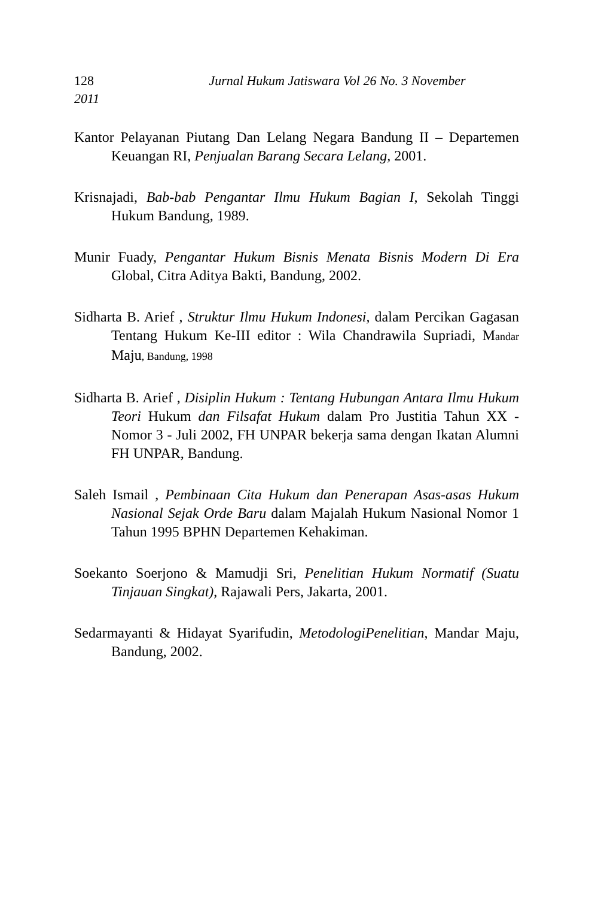128 Jurnal Hukum Jatiswara Vol 26 No. 3 November
2011
Kantor Pelayanan Piutang Dan Lelang Negara Bandung II – Departemen Keuangan RI, Penjualan Barang Secara Lelang, 2001.
Krisnajadi, Bab-bab Pengantar Ilmu Hukum Bagian I, Sekolah Tinggi Hukum Bandung, 1989.
Munir Fuady, Pengantar Hukum Bisnis Menata Bisnis Modern Di Era Global, Citra Aditya Bakti, Bandung, 2002.
Sidharta B. Arief , Struktur Ilmu Hukum Indonesi, dalam Percikan Gagasan Tentang Hukum Ke-III editor : Wila Chandrawila Supriadi, Mandar Maju, Bandung, 1998
Sidharta B. Arief , Disiplin Hukum : Tentang Hubungan Antara Ilmu Hukum Teori Hukum dan Filsafat Hukum dalam Pro Justitia Tahun XX - Nomor 3 - Juli 2002, FH UNPAR bekerja sama dengan Ikatan Alumni FH UNPAR, Bandung.
Saleh Ismail , Pembinaan Cita Hukum dan Penerapan Asas-asas Hukum Nasional Sejak Orde Baru dalam Majalah Hukum Nasional Nomor 1 Tahun 1995 BPHN Departemen Kehakiman.
Soekanto Soerjono & Mamudji Sri, Penelitian Hukum Normatif (Suatu Tinjauan Singkat), Rajawali Pers, Jakarta, 2001.
Sedarmayanti & Hidayat Syarifudin, MetodologiPenelitian, Mandar Maju, Bandung, 2002.